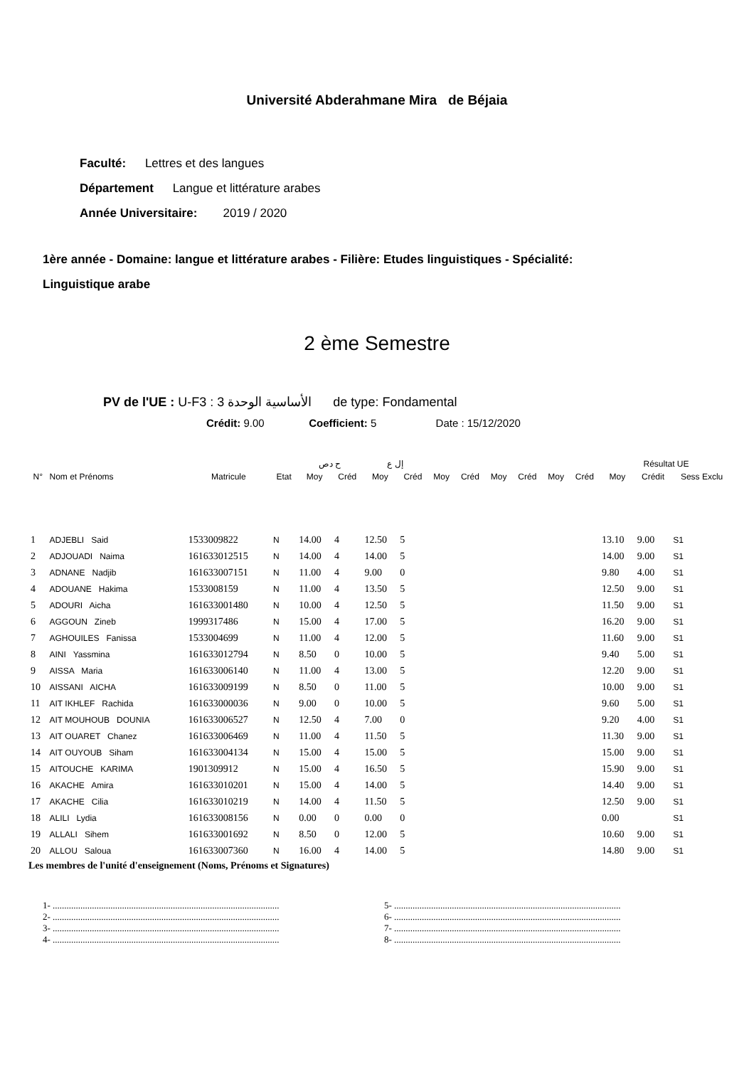Université Abderahmane Mira de Béjaia
Faculté: Lettres et des langues
Département Langue et littérature arabes
Année Universitaire: 2019 / 2020
1ère année - Domaine: langue et littérature arabes - Filière: Etudes linguistiques - Spécialité:
Linguistique arabe
2 ème Semestre
PV de l'UE : U-F3 : 3 الأساسية الوحدة de type: Fondamental
Crédit: 9.00 Coefficient: 5 Date : 15/12/2020
| | | | | ح دص | | إل ع | | | | | | | | Résultat UE | | |
| --- | --- | --- | --- | --- | --- | --- | --- | --- | --- | --- | --- | --- | --- | --- | --- | --- |
| N° | Nom et Prénoms | Matricule | Etat | Moy | Créd | Moy | Créd | Moy | Créd | Moy | Créd | Moy | Créd | Moy | Crédit | Sess Exclu |
| 1 | ADJEBLI Said | 1533009822 | N | 14.00 | 4 | 12.50 | 5 | | | | | | | 13.10 | 9.00 | S1 |
| 2 | ADJOUADI Naima | 161633012515 | N | 14.00 | 4 | 14.00 | 5 | | | | | | | 14.00 | 9.00 | S1 |
| 3 | ADNANE Nadjib | 161633007151 | N | 11.00 | 4 | 9.00 | 0 | | | | | | | 9.80 | 4.00 | S1 |
| 4 | ADOUANE Hakima | 1533008159 | N | 11.00 | 4 | 13.50 | 5 | | | | | | | 12.50 | 9.00 | S1 |
| 5 | ADOURI Aicha | 161633001480 | N | 10.00 | 4 | 12.50 | 5 | | | | | | | 11.50 | 9.00 | S1 |
| 6 | AGGOUN Zineb | 1999317486 | N | 15.00 | 4 | 17.00 | 5 | | | | | | | 16.20 | 9.00 | S1 |
| 7 | AGHOUILES Fanissa | 1533004699 | N | 11.00 | 4 | 12.00 | 5 | | | | | | | 11.60 | 9.00 | S1 |
| 8 | AINI Yassmina | 161633012794 | N | 8.50 | 0 | 10.00 | 5 | | | | | | | 9.40 | 5.00 | S1 |
| 9 | AISSA Maria | 161633006140 | N | 11.00 | 4 | 13.00 | 5 | | | | | | | 12.20 | 9.00 | S1 |
| 10 | AISSANI AICHA | 161633009199 | N | 8.50 | 0 | 11.00 | 5 | | | | | | | 10.00 | 9.00 | S1 |
| 11 | AIT IKHLEF Rachida | 161633000036 | N | 9.00 | 0 | 10.00 | 5 | | | | | | | 9.60 | 5.00 | S1 |
| 12 | AIT MOUHOUB DOUNIA | 161633006527 | N | 12.50 | 4 | 7.00 | 0 | | | | | | | 9.20 | 4.00 | S1 |
| 13 | AIT OUARET Chanez | 161633006469 | N | 11.00 | 4 | 11.50 | 5 | | | | | | | 11.30 | 9.00 | S1 |
| 14 | AIT OUYOUB Siham | 161633004134 | N | 15.00 | 4 | 15.00 | 5 | | | | | | | 15.00 | 9.00 | S1 |
| 15 | AITOUCHE KARIMA | 1901309912 | N | 15.00 | 4 | 16.50 | 5 | | | | | | | 15.90 | 9.00 | S1 |
| 16 | AKACHE Amira | 161633010201 | N | 15.00 | 4 | 14.00 | 5 | | | | | | | 14.40 | 9.00 | S1 |
| 17 | AKACHE Cilia | 161633010219 | N | 14.00 | 4 | 11.50 | 5 | | | | | | | 12.50 | 9.00 | S1 |
| 18 | ALILI Lydia | 161633008156 | N | 0.00 | 0 | 0.00 | 0 | | | | | | | 0.00 | | S1 |
| 19 | ALLALI Sihem | 161633001692 | N | 8.50 | 0 | 12.00 | 5 | | | | | | | 10.60 | 9.00 | S1 |
| 20 | ALLOU Saloua | 161633007360 | N | 16.00 | 4 | 14.00 | 5 | | | | | | | 14.80 | 9.00 | S1 |
Les membres de l'unité d'enseignement (Noms, Prénoms et Signatures)
1- ..................................................................................................
2- ..................................................................................................
3- ..................................................................................................
4- ..................................................................................................
5- ..................................................................................................
6- ..................................................................................................
7- ..................................................................................................
8- ..................................................................................................